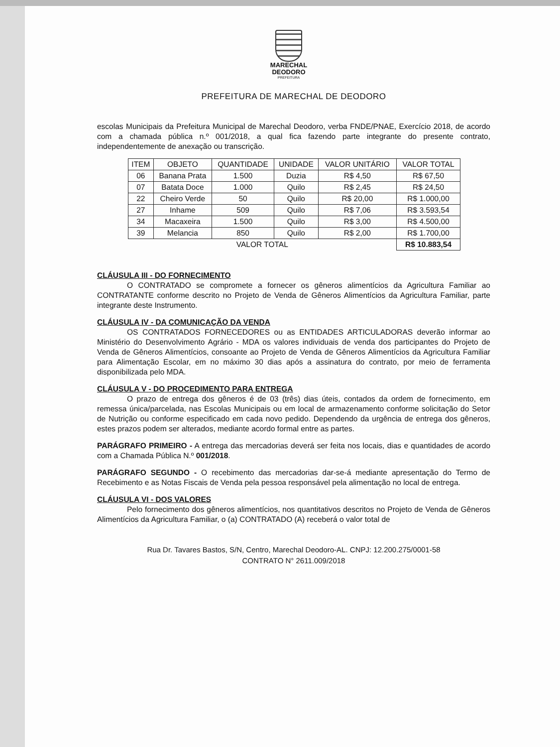MARECHAL
DEODORO
PREFEITURA
PREFEITURA DE MARECHAL DE DEODORO
escolas Municipais da Prefeitura Municipal de Marechal Deodoro, verba FNDE/PNAE, Exercício 2018, de acordo com a chamada pública n.º 001/2018, a qual fica fazendo parte integrante do presente contrato, independentemente de anexação ou transcrição.
| ITEM | OBJETO | QUANTIDADE | UNIDADE | VALOR UNITÁRIO | VALOR TOTAL |
| --- | --- | --- | --- | --- | --- |
| 06 | Banana Prata | 1.500 | Duzia | R$ 4,50 | R$ 67,50 |
| 07 | Batata Doce | 1.000 | Quilo | R$ 2,45 | R$ 24,50 |
| 22 | Cheiro Verde | 50 | Quilo | R$ 20,00 | R$ 1.000,00 |
| 27 | Inhame | 509 | Quilo | R$ 7,06 | R$ 3.593,54 |
| 34 | Macaxeira | 1.500 | Quilo | R$ 3,00 | R$ 4.500,00 |
| 39 | Melancia | 850 | Quilo | R$ 2,00 | R$ 1.700,00 |
| VALOR TOTAL | | | | | R$ 10.883,54 |
CLÁUSULA III - DO FORNECIMENTO
O CONTRATADO se compromete a fornecer os gêneros alimentícios da Agricultura Familiar ao CONTRATANTE conforme descrito no Projeto de Venda de Gêneros Alimentícios da Agricultura Familiar, parte integrante deste Instrumento.
CLÁUSULA IV - DA COMUNICAÇÃO DA VENDA
OS CONTRATADOS FORNECEDORES ou as ENTIDADES ARTICULADORAS deverão informar ao Ministério do Desenvolvimento Agrário - MDA os valores individuais de venda dos participantes do Projeto de Venda de Gêneros Alimentícios, consoante ao Projeto de Venda de Gêneros Alimentícios da Agricultura Familiar para Alimentação Escolar, em no máximo 30 dias após a assinatura do contrato, por meio de ferramenta disponibilizada pelo MDA.
CLÁUSULA V - DO PROCEDIMENTO PARA ENTREGA
O prazo de entrega dos gêneros é de 03 (três) dias úteis, contados da ordem de fornecimento, em remessa única/parcelada, nas Escolas Municipais ou em local de armazenamento conforme solicitação do Setor de Nutrição ou conforme especificado em cada novo pedido. Dependendo da urgência de entrega dos gêneros, estes prazos podem ser alterados, mediante acordo formal entre as partes.
PARÁGRAFO PRIMEIRO - A entrega das mercadorias deverá ser feita nos locais, dias e quantidades de acordo com a Chamada Pública N.º 001/2018.
PARÁGRAFO SEGUNDO - O recebimento das mercadorias dar-se-á mediante apresentação do Termo de Recebimento e as Notas Fiscais de Venda pela pessoa responsável pela alimentação no local de entrega.
CLÁUSULA VI - DOS VALORES
Pelo fornecimento dos gêneros alimentícios, nos quantitativos descritos no Projeto de Venda de Gêneros Alimentícios da Agricultura Familiar, o (a) CONTRATADO (A) receberá o valor total de
Rua Dr. Tavares Bastos, S/N, Centro, Marechal Deodoro-AL. CNPJ: 12.200.275/0001-58
CONTRATO N° 2611.009/2018